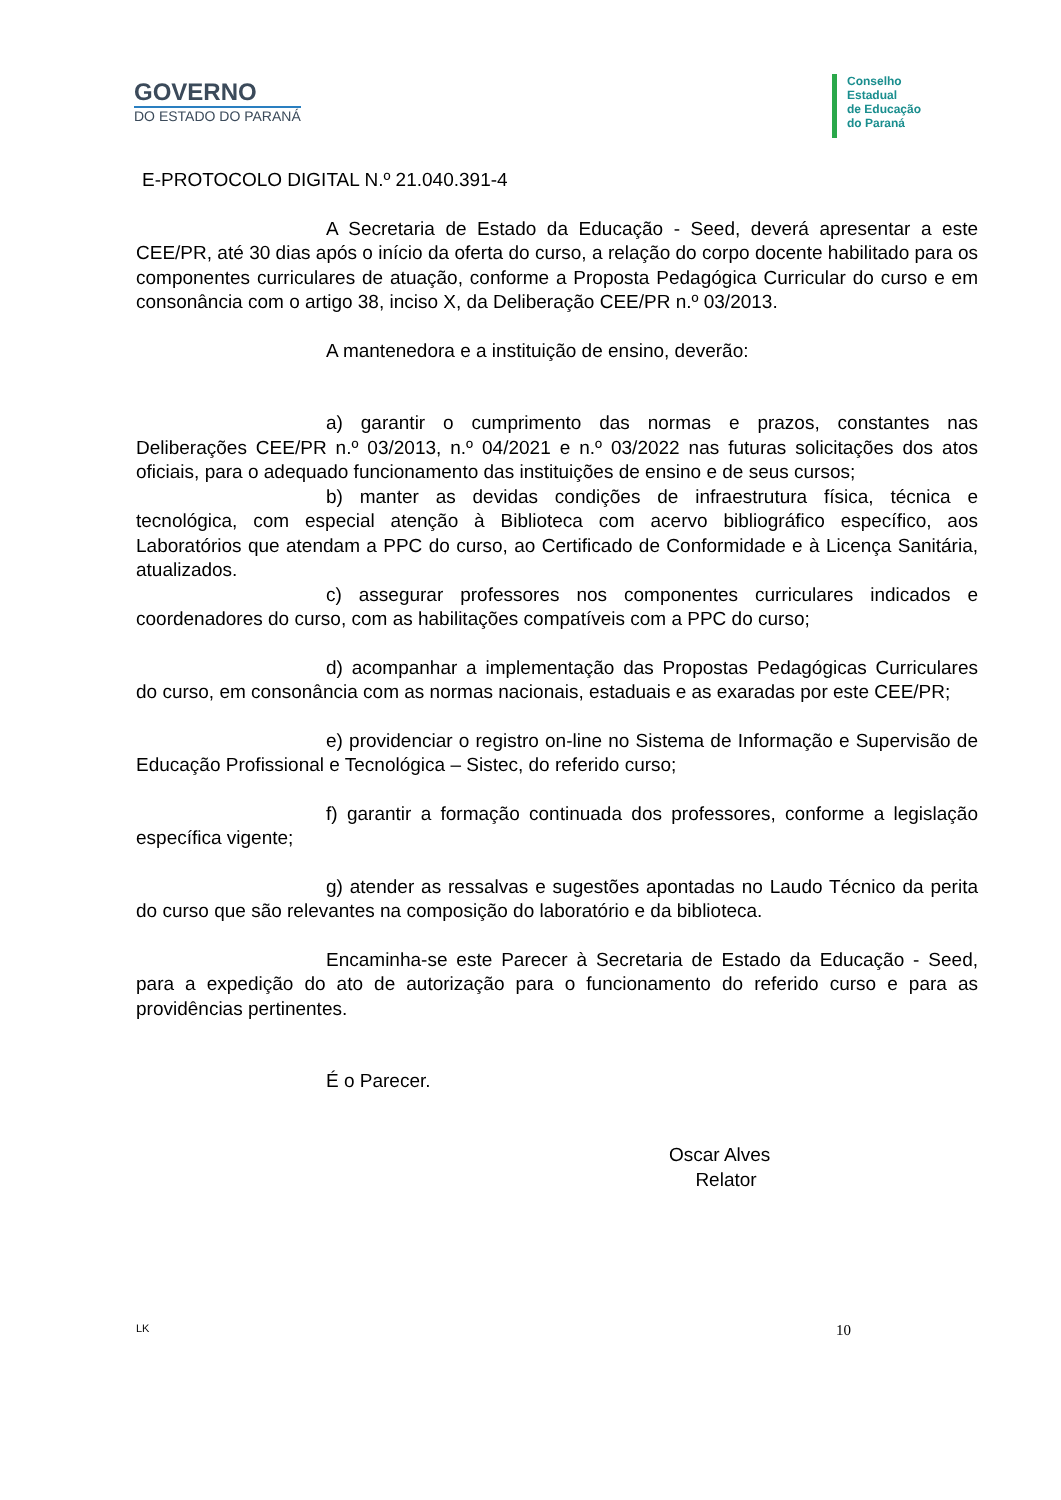GOVERNO
DO ESTADO DO PARANÁ
Conselho
Estadual
de Educação
do Paraná
E-PROTOCOLO DIGITAL N.º 21.040.391-4
A Secretaria de Estado da Educação - Seed, deverá apresentar a este CEE/PR, até 30 dias após o início da oferta do curso, a relação do corpo docente habilitado para os componentes curriculares de atuação, conforme a Proposta Pedagógica Curricular do curso e em consonância com o artigo 38, inciso X, da Deliberação CEE/PR n.º 03/2013.
A mantenedora e a instituição de ensino, deverão:
a) garantir o cumprimento das normas e prazos, constantes nas Deliberações CEE/PR n.º 03/2013, n.º 04/2021 e n.º 03/2022 nas futuras solicitações dos atos oficiais, para o adequado funcionamento das instituições de ensino e de seus cursos;
b) manter as devidas condições de infraestrutura física, técnica e tecnológica, com especial atenção à Biblioteca com acervo bibliográfico específico, aos Laboratórios que atendam a PPC do curso, ao Certificado de Conformidade e à Licença Sanitária, atualizados.
c) assegurar professores nos componentes curriculares indicados e coordenadores do curso, com as habilitações compatíveis com a PPC do curso;
d) acompanhar a implementação das Propostas Pedagógicas Curriculares do curso, em consonância com as normas nacionais, estaduais e as exaradas por este CEE/PR;
e) providenciar o registro on-line no Sistema de Informação e Supervisão de Educação Profissional e Tecnológica – Sistec, do referido curso;
f) garantir a formação continuada dos professores, conforme a legislação específica vigente;
g) atender as ressalvas e sugestões apontadas no Laudo Técnico da perita do curso que são relevantes na composição do laboratório e da biblioteca.
Encaminha-se este Parecer à Secretaria de Estado da Educação - Seed, para a expedição do ato de autorização para o funcionamento do referido curso e para as providências pertinentes.
É o Parecer.
Oscar Alves
Relator
LK 10